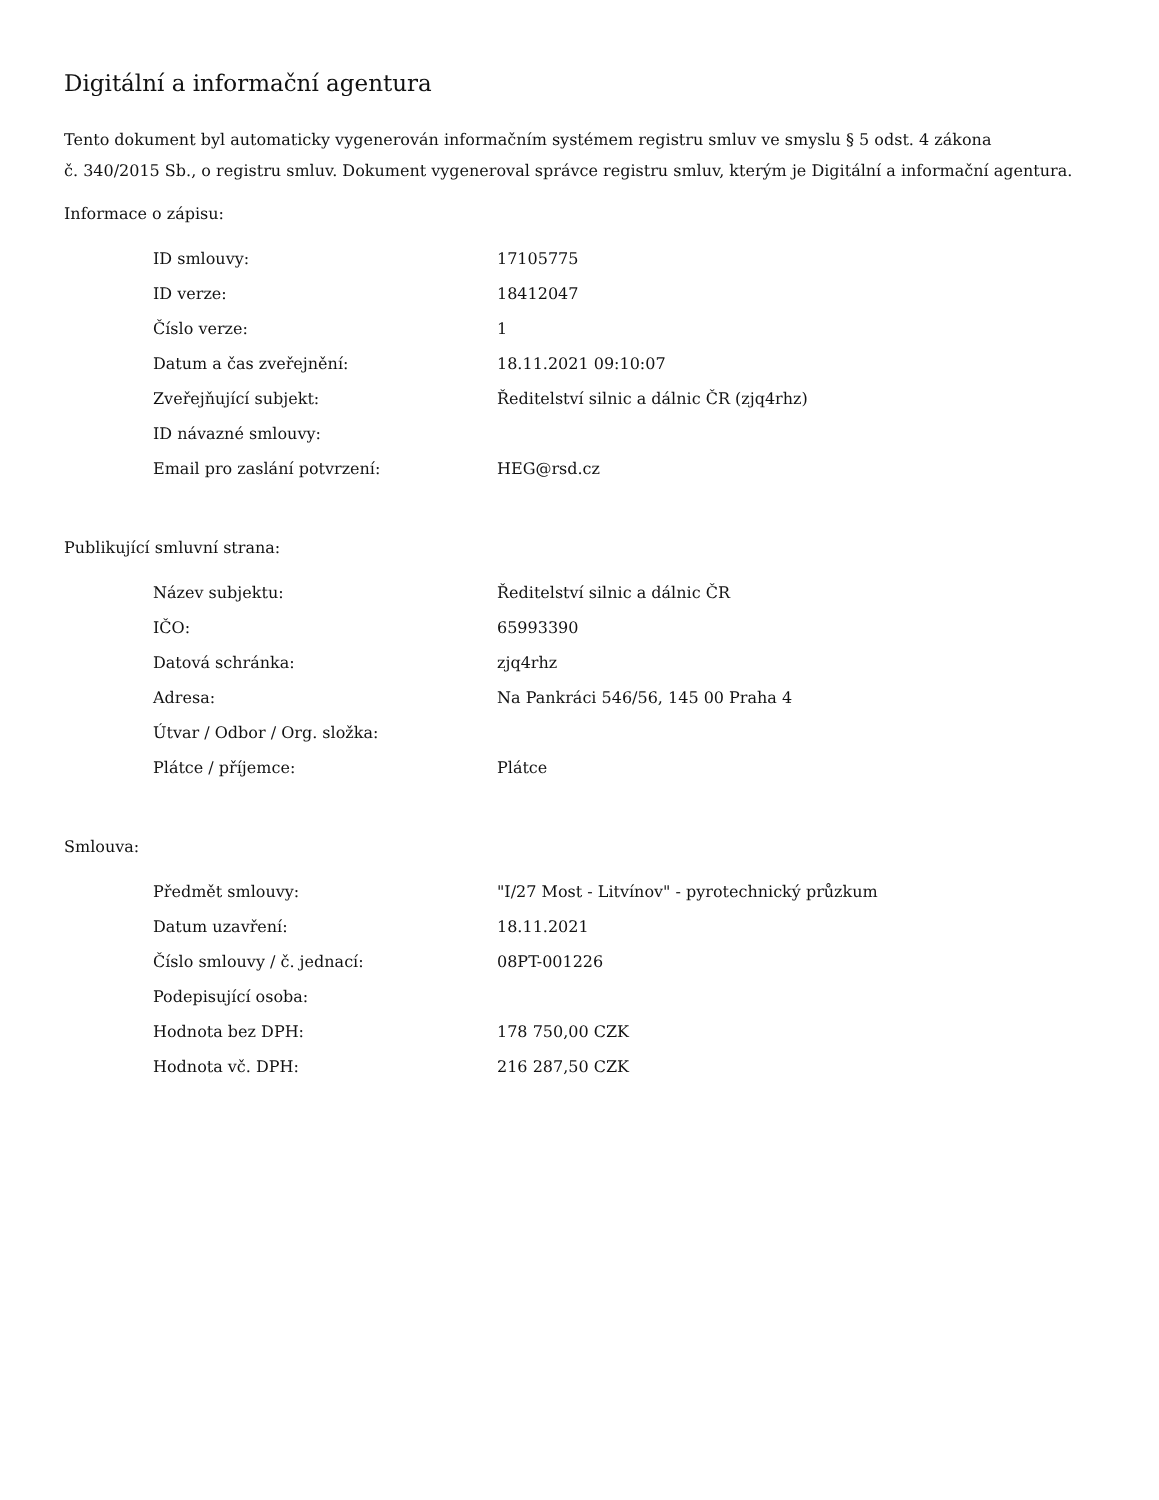Digitální a informační agentura
Tento dokument byl automaticky vygenerován informačním systémem registru smluv ve smyslu § 5 odst. 4 zákona
č. 340/2015 Sb., o registru smluv. Dokument vygeneroval správce registru smluv, kterým je Digitální a informační agentura.
Informace o zápisu:
| ID smlouvy: | 17105775 |
| ID verze: | 18412047 |
| Číslo verze: | 1 |
| Datum a čas zveřejnění: | 18.11.2021 09:10:07 |
| Zveřejňující subjekt: | Ředitelství silnic a dálnic ČR (zjq4rhz) |
| ID návazné smlouvy: | |
| Email pro zaslání potvrzení: | HEG@rsd.cz |
Publikující smluvní strana:
| Název subjektu: | Ředitelství silnic a dálnic ČR |
| IČO: | 65993390 |
| Datová schránka: | zjq4rhz |
| Adresa: | Na Pankráci 546/56, 145 00 Praha 4 |
| Útvar / Odbor / Org. složka: | |
| Plátce / příjemce: | Plátce |
Smlouva:
| Předmět smlouvy: | "I/27 Most - Litvínov" - pyrotechnický průzkum |
| Datum uzavření: | 18.11.2021 |
| Číslo smlouvy / č. jednací: | 08PT-001226 |
| Podepisující osoba: | |
| Hodnota bez DPH: | 178 750,00 CZK |
| Hodnota vč. DPH: | 216 287,50 CZK |